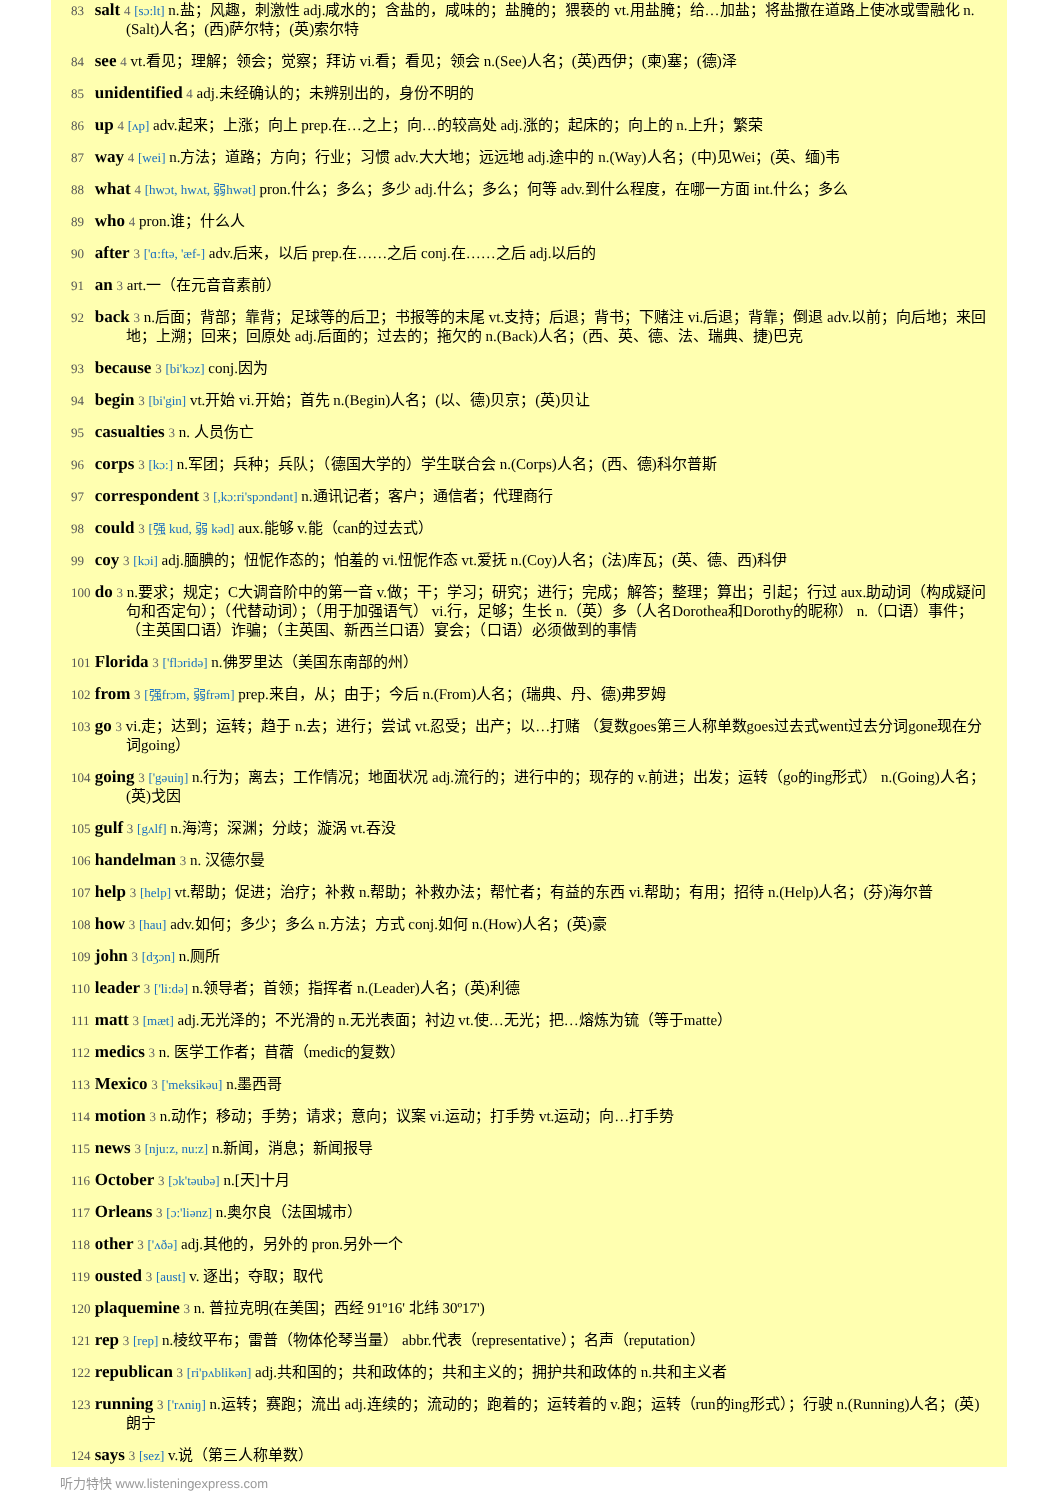83 salt 4 [sɔ:lt] n.盐；风趣，刺激性 adj.咸水的；含盐的，咸味的；盐腌的；猥亵的 vt.用盐腌；给…加盐；将盐撒在道路上使冰或雪融化 n.(Salt)人名；(西)萨尔特；(英)索尔特
84 see 4 vt.看见；理解；领会；觉察；拜访 vi.看；看见；领会 n.(See)人名；(英)西伊；(柬)塞；(德)泽
85 unidentified 4 adj.未经确认的；未辨别出的，身份不明的
86 up 4 [ʌp] adv.起来；上涨；向上 prep.在…之上；向…的较高处 adj.涨的；起床的；向上的 n.上升；繁荣
87 way 4 [wei] n.方法；道路；方向；行业；习惯 adv.大大地；远远地 adj.途中的 n.(Way)人名；(中)见Wei；(英、缅)韦
88 what 4 [hwɔt, hwʌt, 弱hwət] pron.什么；多么；多少 adj.什么；多么；何等 adv.到什么程度，在哪一方面 int.什么；多么
89 who 4 pron.谁；什么人
90 after 3 ['ɑ:ftə, 'æf-] adv.后来，以后 prep.在……之后 conj.在……之后 adj.以后的
91 an 3 art.一（在元音音素前）
92 back 3 n.后面；背部；靠背；足球等的后卫；书报等的末尾 vt.支持；后退；背书；下赌注 vi.后退；背靠；倒退 adv.以前；向后地；来回地；上溯；回来；回原处 adj.后面的；过去的；拖欠的 n.(Back)人名；(西、英、德、法、瑞典、捷)巴克
93 because 3 [bi'kɔz] conj.因为
94 begin 3 [bi'gin] vt.开始 vi.开始；首先 n.(Begin)人名；(以、德)贝京；(英)贝让
95 casualties 3 n. 人员伤亡
96 corps 3 [kɔ:] n.军团；兵种；兵队；（德国大学的）学生联合会 n.(Corps)人名；(西、德)科尔普斯
97 correspondent 3 [,kɔ:ri'spɔndənt] n.通讯记者；客户；通信者；代理商行
98 could 3 [强 kud, 弱 kəd] aux.能够 v.能（can的过去式）
99 coy 3 [kɔi] adj.腼腆的；忸怩作态的；怕羞的 vi.忸怩作态 vt.爱抚 n.(Coy)人名；(法)库瓦；(英、德、西)科伊
100 do 3 n.要求；规定；C大调音阶中的第一音 v.做；干；学习；研究；进行；完成；解答；整理；算出；引起；行过 aux.助动词（构成疑问句和否定句）；（代替动词）；（用于加强语气） vi.行，足够；生长 n.（英）多（人名Dorothea和Dorothy的昵称） n.（口语）事件；（主英国口语）诈骗；（主英国、新西兰口语）宴会；（口语）必须做到的事情
101 Florida 3 ['flɔridə] n.佛罗里达（美国东南部的州）
102 from 3 [强frɔm, 弱frəm] prep.来自，从；由于；今后 n.(From)人名；(瑞典、丹、德)弗罗姆
103 go 3 vi.走；达到；运转；趋于 n.去；进行；尝试 vt.忍受；出产；以…打赌 （复数goes第三人称单数goes过去式went过去分词gone现在分词going）
104 going 3 ['gəuiŋ] n.行为；离去；工作情况；地面状况 adj.流行的；进行中的；现存的 v.前进；出发；运转（go的ing形式） n.(Going)人名；(英)戈因
105 gulf 3 [gʌlf] n.海湾；深渊；分歧；漩涡 vt.吞没
106 handelman 3 n. 汉德尔曼
107 help 3 [help] vt.帮助；促进；治疗；补救 n.帮助；补救办法；帮忙者；有益的东西 vi.帮助；有用；招待 n.(Help)人名；(芬)海尔普
108 how 3 [hau] adv.如何；多少；多么 n.方法；方式 conj.如何 n.(How)人名；(英)豪
109 john 3 [dʒɔn] n.厕所
110 leader 3 ['li:də] n.领导者；首领；指挥者 n.(Leader)人名；(英)利德
111 matt 3 [mæt] adj.无光泽的；不光滑的 n.无光表面；衬边 vt.使…无光；把…熔炼为锍（等于matte）
112 medics 3 n. 医学工作者；苜蓿（medic的复数）
113 Mexico 3 ['meksikəu] n.墨西哥
114 motion 3 n.动作；移动；手势；请求；意向；议案 vi.运动；打手势 vt.运动；向…打手势
115 news 3 [nju:z, nu:z] n.新闻，消息；新闻报导
116 October 3 [ɔk'təubə] n.[天]十月
117 Orleans 3 [ɔ:'liənz] n.奥尔良（法国城市）
118 other 3 ['ʌðə] adj.其他的，另外的 pron.另外一个
119 ousted 3 [aust] v. 逐出；夺取；取代
120 plaquemine 3 n. 普拉克明(在美国；西经 91º16' 北纬 30º17')
121 rep 3 [rep] n.棱纹平布；雷普（物体伦琴当量） abbr.代表（representative）；名声（reputation）
122 republican 3 [ri'pʌblikən] adj.共和国的；共和政体的；共和主义的；拥护共和政体的 n.共和主义者
123 running 3 ['rʌniŋ] n.运转；赛跑；流出 adj.连续的；流动的；跑着的；运转着的 v.跑；运转（run的ing形式）；行驶 n.(Running)人名；(英)朗宁
124 says 3 [sez] v.说（第三人称单数）
听力特快 www.listeningexpress.com